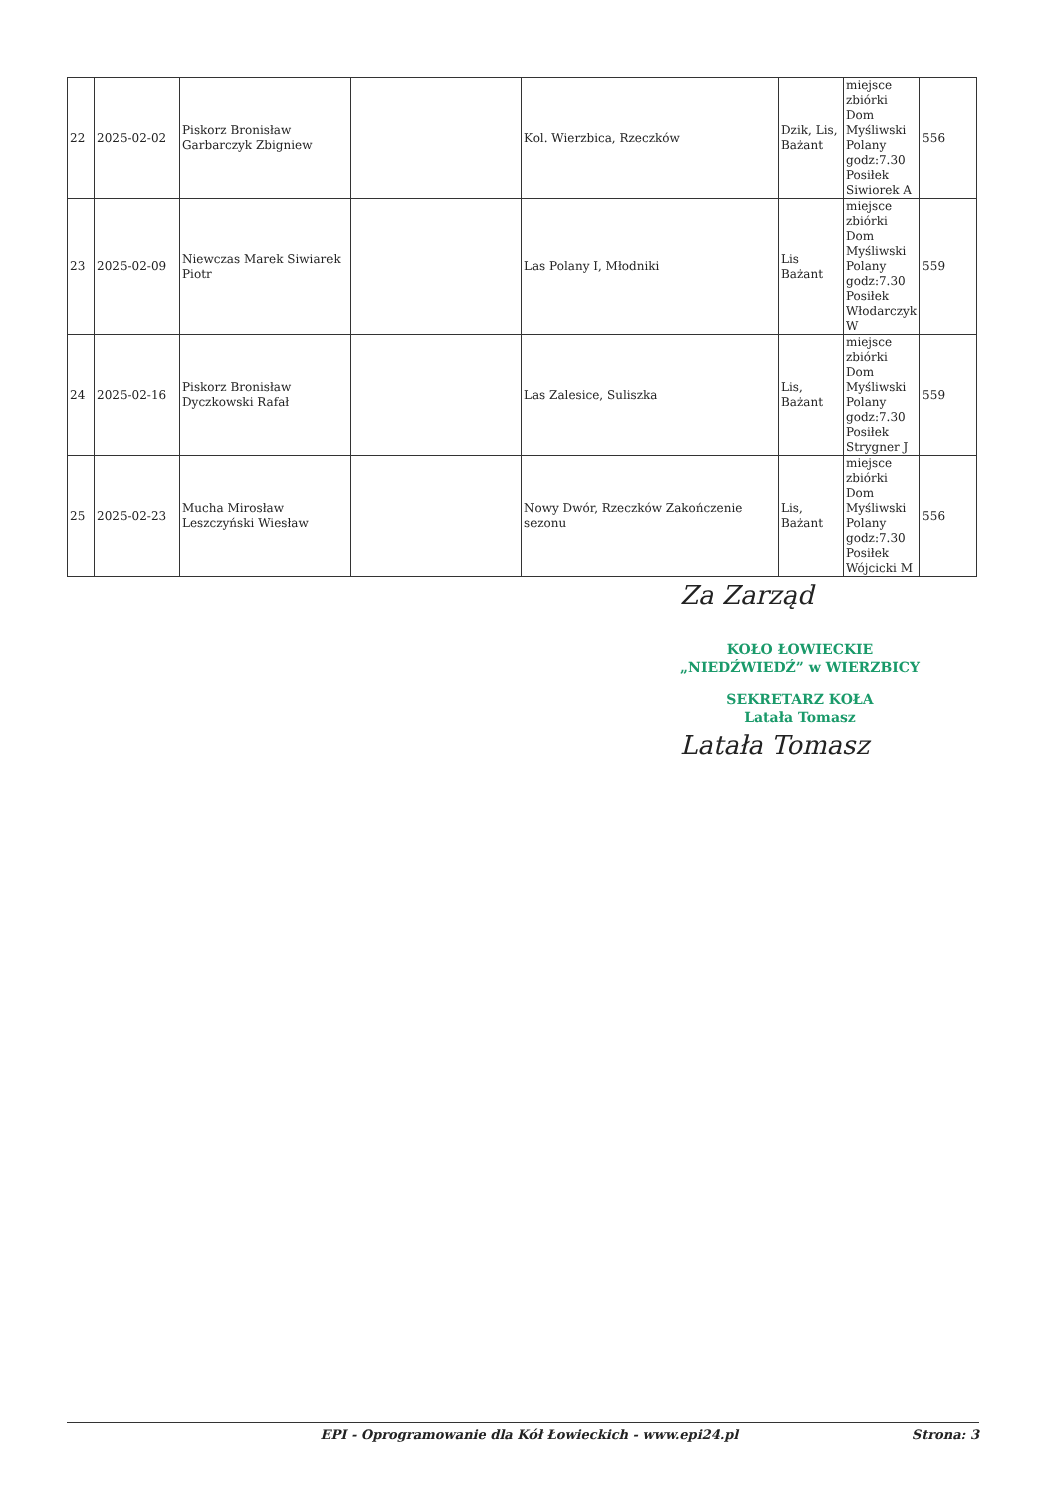| 22 | 2025-02-02 | Piskorz Bronisław Garbarczyk Zbigniew | | Kol. Wierzbica, Rzeczków | Dzik, Lis, Bażant | miejsce zbiórki Dom Myśliwski Polany godz:7.30 Posiłek Siwiorek A | 556 |
| 23 | 2025-02-09 | Niewczas Marek Siwiarek Piotr | | Las Polany I, Młodniki | Lis Bażant | miejsce zbiórki Dom Myśliwski Polany godz:7.30 Posiłek Włodarczyk W | 559 |
| 24 | 2025-02-16 | Piskorz Bronisław Dyczkowski Rafał | | Las Zalesice, Suliszka | Lis, Bażant | miejsce zbiórki Dom Myśliwski Polany godz:7.30 Posiłek Strygner J | 559 |
| 25 | 2025-02-23 | Mucha Mirosław Leszczyński Wiesław | | Nowy Dwór, Rzeczków Zakończenie sezonu | Lis, Bażant | miejsce zbiórki Dom Myśliwski Polany godz:7.30 Posiłek Wójcicki M | 556 |
Za Zarząd
KOŁO ŁOWIECKIE
„NIEDŹWIEDŹ” w WIERZBICY
SEKRETARZ KOŁA
Latała Tomasz
Latała Tomasz
EPI - Oprogramowanie dla Kół Łowieckich - www.epi24.pl Strona: 3